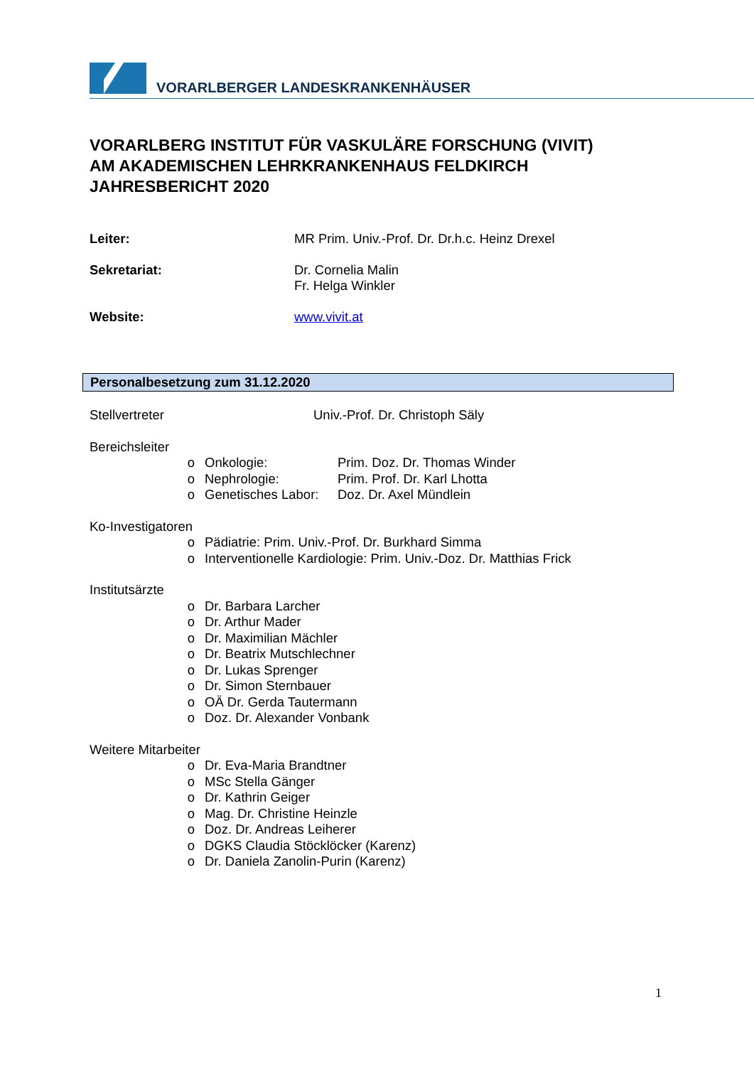VORARLBERGER LANDESKRANKENHÄUSER
VORARLBERG INSTITUT FÜR VASKULÄRE FORSCHUNG (VIVIT)
AM AKADEMISCHEN LEHRKRANKENHAUS FELDKIRCH
JAHRESBERICHT 2020
Leiter: MR Prim. Univ.-Prof. Dr. Dr.h.c. Heinz Drexel
Sekretariat: Dr. Cornelia Malin
Fr. Helga Winkler
Website: www.vivit.at
Personalbesetzung zum 31.12.2020
Stellvertreter Univ.-Prof. Dr. Christoph Säly
Bereichsleiter
o Onkologie: Prim. Doz. Dr. Thomas Winder
o Nephrologie: Prim. Prof. Dr. Karl Lhotta
o Genetisches Labor:
Doz. Dr. Axel Mündlein
Ko-Investigatoren
o Pädiatrie: Prim. Univ.-Prof. Dr. Burkhard Simma
o Interventionelle Kardiologie: Prim. Univ.-Doz. Dr. Matthias Frick
Institutsärzte
o Dr. Barbara Larcher
o Dr. Arthur Mader
o Dr. Maximilian Mächler
o Dr. Beatrix Mutschlechner
o Dr. Lukas Sprenger
o Dr. Simon Sternbauer
o OÄ Dr. Gerda Tautermann
o Doz. Dr. Alexander Vonbank
Weitere Mitarbeiter
o Dr. Eva-Maria Brandtner
o MSc Stella Gänger
o Dr. Kathrin Geiger
o Mag. Dr. Christine Heinzle
o Doz. Dr. Andreas Leiherer
o DGKS Claudia Stöcklöcker (Karenz)
o Dr. Daniela Zanolin-Purin (Karenz)
1